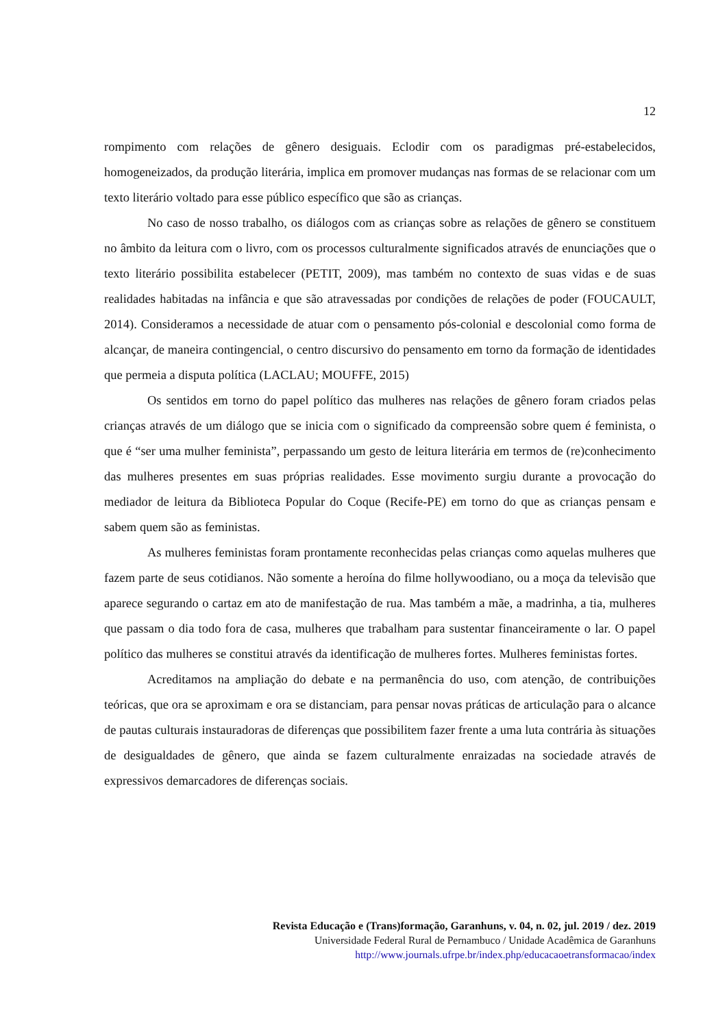12
rompimento com relações de gênero desiguais. Eclodir com os paradigmas pré-estabelecidos, homogeneizados, da produção literária, implica em promover mudanças nas formas de se relacionar com um texto literário voltado para esse público específico que são as crianças.
No caso de nosso trabalho, os diálogos com as crianças sobre as relações de gênero se constituem no âmbito da leitura com o livro, com os processos culturalmente significados através de enunciações que o texto literário possibilita estabelecer (PETIT, 2009), mas também no contexto de suas vidas e de suas realidades habitadas na infância e que são atravessadas por condições de relações de poder (FOUCAULT, 2014). Consideramos a necessidade de atuar com o pensamento pós-colonial e descolonial como forma de alcançar, de maneira contingencial, o centro discursivo do pensamento em torno da formação de identidades que permeia a disputa política (LACLAU; MOUFFE, 2015)
Os sentidos em torno do papel político das mulheres nas relações de gênero foram criados pelas crianças através de um diálogo que se inicia com o significado da compreensão sobre quem é feminista, o que é “ser uma mulher feminista”, perpassando um gesto de leitura literária em termos de (re)conhecimento das mulheres presentes em suas próprias realidades. Esse movimento surgiu durante a provocação do mediador de leitura da Biblioteca Popular do Coque (Recife-PE) em torno do que as crianças pensam e sabem quem são as feministas.
As mulheres feministas foram prontamente reconhecidas pelas crianças como aquelas mulheres que fazem parte de seus cotidianos. Não somente a heroína do filme hollywoodiano, ou a moça da televisão que aparece segurando o cartaz em ato de manifestação de rua. Mas também a mãe, a madrinha, a tia, mulheres que passam o dia todo fora de casa, mulheres que trabalham para sustentar financeiramente o lar. O papel político das mulheres se constitui através da identificação de mulheres fortes. Mulheres feministas fortes.
Acreditamos na ampliação do debate e na permanência do uso, com atenção, de contribuições teóricas, que ora se aproximam e ora se distanciam, para pensar novas práticas de articulação para o alcance de pautas culturais instauradoras de diferenças que possibilitem fazer frente a uma luta contrária às situações de desigualdades de gênero, que ainda se fazem culturalmente enraizadas na sociedade através de expressivos demarcadores de diferenças sociais.
Revista Educação e (Trans)formação, Garanhuns, v. 04, n. 02, jul. 2019 / dez. 2019
Universidade Federal Rural de Pernambuco / Unidade Acadêmica de Garanhuns
http://www.journals.ufrpe.br/index.php/educacaoetransformacao/index